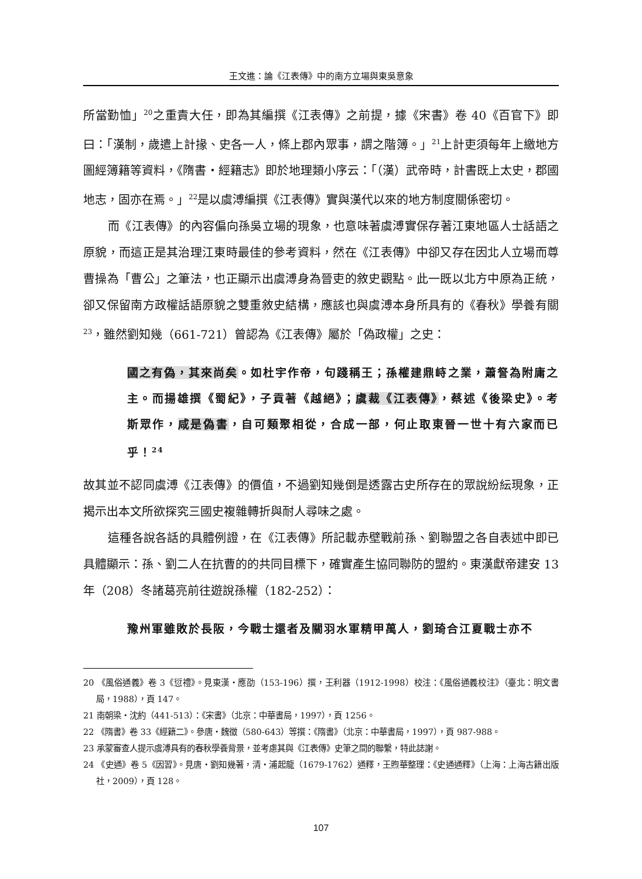王文進：論《江表傳》中的南方立場與東吳意象
所當勤恤」<sup>20</sup>之重責大任，即為其編撰《江表傳》之前提，據《宋書》卷 40《百官下》即曰：「漢制，歲遣上計掾、史各一人，條上郡內眾事，謂之階簿。」<sup>21</sup>上計吏須每年上繳地方圖經簿籍等資料，《隋書‧經籍志》即於地理類小序云：「（漢）武帝時，計書既上太史，郡國地志，固亦在焉。」<sup>22</sup>是以虞溥編撰《江表傳》實與漢代以來的地方制度關係密切。
而《江表傳》的內容偏向孫吳立場的現象，也意味著虞溥實保存著江東地區人士話語之原貌，而這正是其治理江東時最佳的參考資料，然在《江表傳》中卻又存在因北人立場而尊曹操為「曹公」之筆法，也正顯示出虞溥身為晉吏的敘史觀點。此一既以北方中原為正統，卻又保留南方政權話語原貌之雙重敘史結構，應該也與虞溥本身所具有的《春秋》學養有關<sup>23</sup>，雖然劉知幾（661-721）曾認為《江表傳》屬於「偽政權」之史：
國之有偽，其來尚矣。如杜宇作帝，句踐稱王；孫權建鼎峙之業，蕭詧為附庸之主。而揚雄撰《蜀紀》，子貢著《越絕》；虞裁《江表傳》，蔡述《後梁史》。考斯眾作，咸是偽書，自可類聚相從，合成一部，何止取東晉一世十有六家而已乎！<sup>24</sup>
故其並不認同虞溥《江表傳》的價值，不過劉知幾倒是透露古史所存在的眾說紛紜現象，正揭示出本文所欲探究三國史複雜轉折與耐人尋味之處。
這種各說各話的具體例證，在《江表傳》所記載赤壁戰前孫、劉聯盟之各自表述中即已具體顯示：孫、劉二人在抗曹的的共同目標下，確實產生協同聯防的盟約。東漢獻帝建安 13 年（208）冬諸葛亮前往遊說孫權（182-252）：
豫州軍雖敗於長阪，今戰士還者及關羽水軍精甲萬人，劉琦合江夏戰士亦不
20 《風俗通義》卷 3《愆禮》。見東漢‧應劭（153-196）撰，王利器（1912-1998）校注：《風俗通義校注》（臺北：明文書局，1988），頁 147。
21 南朝梁‧沈約（441-513）：《宋書》（北京：中華書局，1997），頁 1256。
22 《隋書》卷 33《經籍二》。參唐‧魏徵（580-643）等撰：《隋書》（北京：中華書局，1997），頁 987-988。
23 承蒙審查人提示虞溥具有的春秋學養背景，並考慮其與《江表傳》史筆之間的聯繫，特此誌謝。
24 《史通》卷 5《因習》。見唐‧劉知幾著，清‧浦起龍（1679-1762）通釋，王煦華整理：《史通通釋》（上海：上海古籍出版社，2009），頁 128。
107